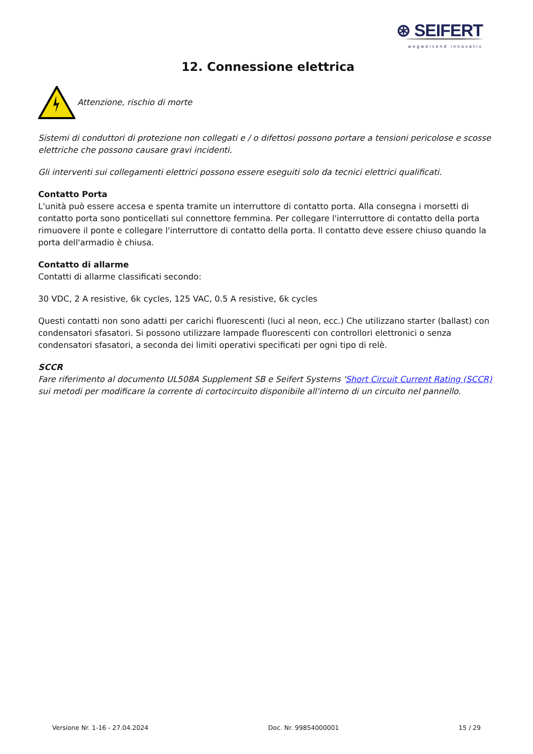⊛ SEIFERT
wegweisend innovativ
12. Connessione elettrica
Attenzione, rischio di morte
Sistemi di conduttori di protezione non collegati e / o difettosi possono portare a tensioni pericolose e scosse elettriche che possono causare gravi incidenti.
Gli interventi sui collegamenti elettrici possono essere eseguiti solo da tecnici elettrici qualificati.
Contatto Porta
L'unità può essere accesa e spenta tramite un interruttore di contatto porta. Alla consegna i morsetti di contatto porta sono ponticellati sul connettore femmina. Per collegare l'interruttore di contatto della porta rimuovere il ponte e collegare l'interruttore di contatto della porta. Il contatto deve essere chiuso quando la porta dell'armadio è chiusa.
Contatto di allarme
Contatti di allarme classificati secondo:
30 VDC, 2 A resistive, 6k cycles, 125 VAC, 0.5 A resistive, 6k cycles
Questi contatti non sono adatti per carichi fluorescenti (luci al neon, ecc.) Che utilizzano starter (ballast) con condensatori sfasatori. Si possono utilizzare lampade fluorescenti con controllori elettronici o senza condensatori sfasatori, a seconda dei limiti operativi specificati per ogni tipo di relè.
SCCR
Fare riferimento al documento UL508A Supplement SB e Seifert Systems 'Short Circuit Current Rating (SCCR) sui metodi per modificare la corrente di cortocircuito disponibile all'interno di un circuito nel pannello.
Versione Nr. 1-16 - 27.04.2024 Doc. Nr. 99854000001 15 / 29